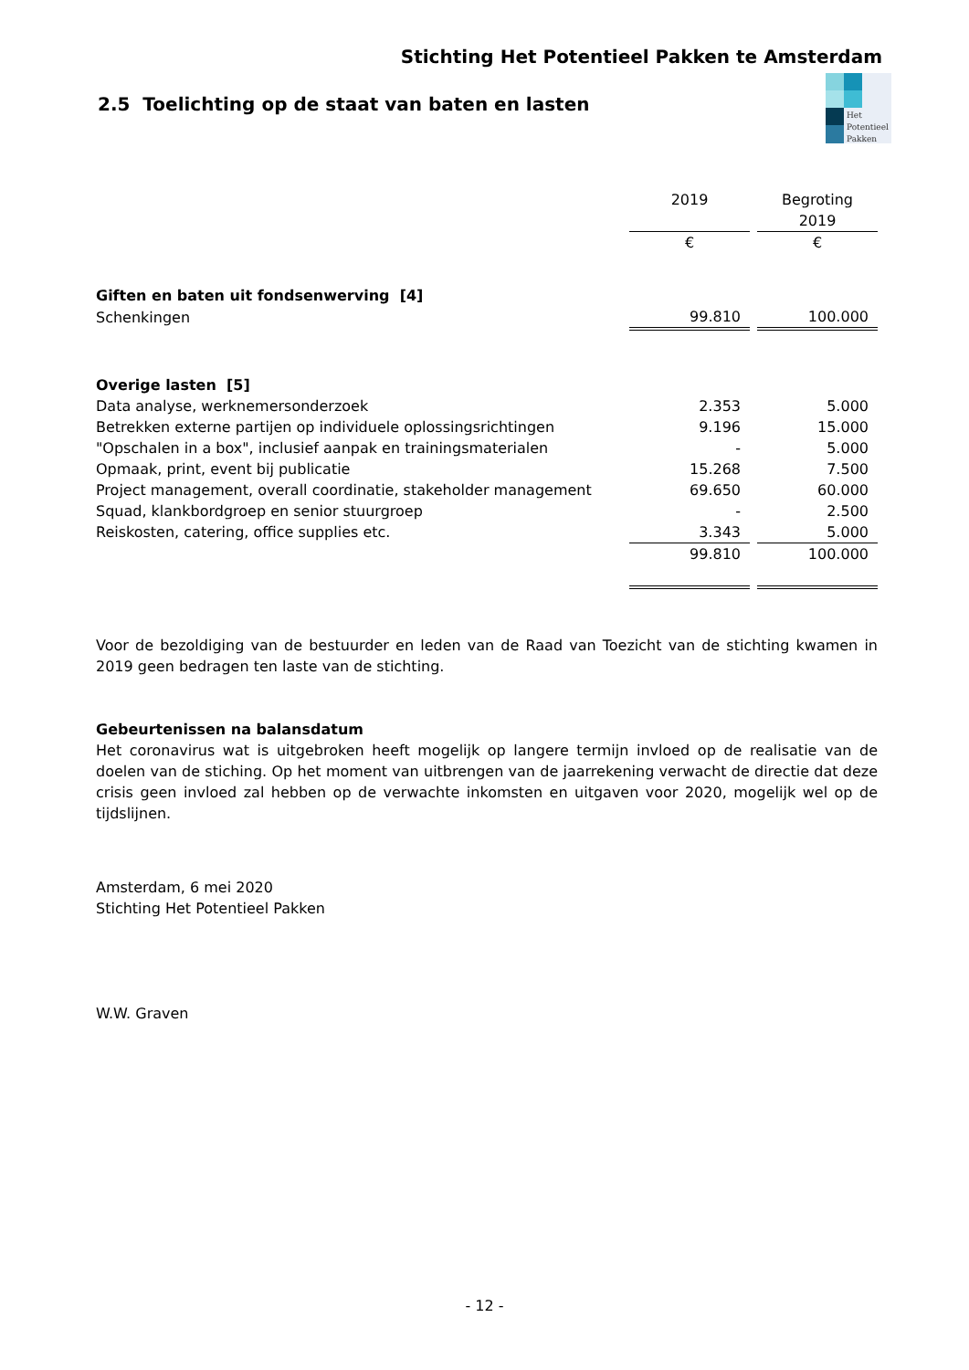Stichting Het Potentieel Pakken te Amsterdam
2.5 Toelichting op de staat van baten en lasten
Het
Potentieel
Pakken
| | 2019 | | Begroting 2019 |
| | € | | € |
| Giften en baten uit fondsenwerving [4] | | | |
| Schenkingen | 99.810 | | 100.000 |
| Overige lasten [5] | | | |
| Data analyse, werknemersonderzoek | 2.353 | | 5.000 |
| Betrekken externe partijen op individuele oplossingsrichtingen | 9.196 | | 15.000 |
| "Opschalen in a box", inclusief aanpak en trainingsmaterialen | - | | 5.000 |
| Opmaak, print, event bij publicatie | 15.268 | | 7.500 |
| Project management, overall coordinatie, stakeholder management | 69.650 | | 60.000 |
| Squad, klankbordgroep en senior stuurgroep | - | | 2.500 |
| Reiskosten, catering, office supplies etc. | 3.343 | | 5.000 |
| | 99.810 | | 100.000 |
Voor de bezoldiging van de bestuurder en leden van de Raad van Toezicht van de stichting kwamen in 2019 geen bedragen ten laste van de stichting.
Gebeurtenissen na balansdatum
Het coronavirus wat is uitgebroken heeft mogelijk op langere termijn invloed op de realisatie van de doelen van de stiching. Op het moment van uitbrengen van de jaarrekening verwacht de directie dat deze crisis geen invloed zal hebben op de verwachte inkomsten en uitgaven voor 2020, mogelijk wel op de tijdslijnen.
Amsterdam, 6 mei 2020
Stichting Het Potentieel Pakken
W.W. Graven
- 12 -